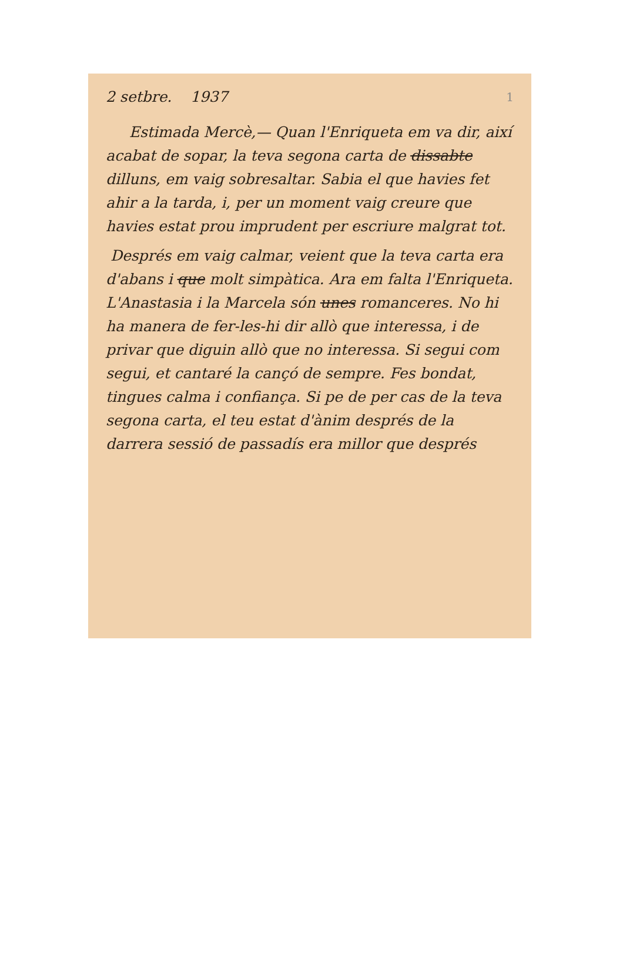1
2 setbre. 1937
Estimada Mercè,— Quan l'Enriqueta em va dir, així acabat de sopar, la teva segona carta de dissabte dilluns, em vaig sobresaltar. Sabia el que havies fet ahir a la tarda, i, per un moment vaig creure que havies estat prou imprudent per escriure malgrat tot.
Després em vaig calmar, veient que la teva carta era d'abans i que molt simpàtica. Ara em falta l'Enriqueta. L'Anastasia i la Marcela són unes romanceres. No hi ha manera de fer-les-hi dir allò que interessa, i de privar que diguin allò que no interessa. Si segui com segui, et cantaré la cançó de sempre. Fes bondat, tingues calma i confiança. Si pe de per cas de la teva segona carta, el teu estat d'ànim després de la darrera sessió de passadís era millor que després